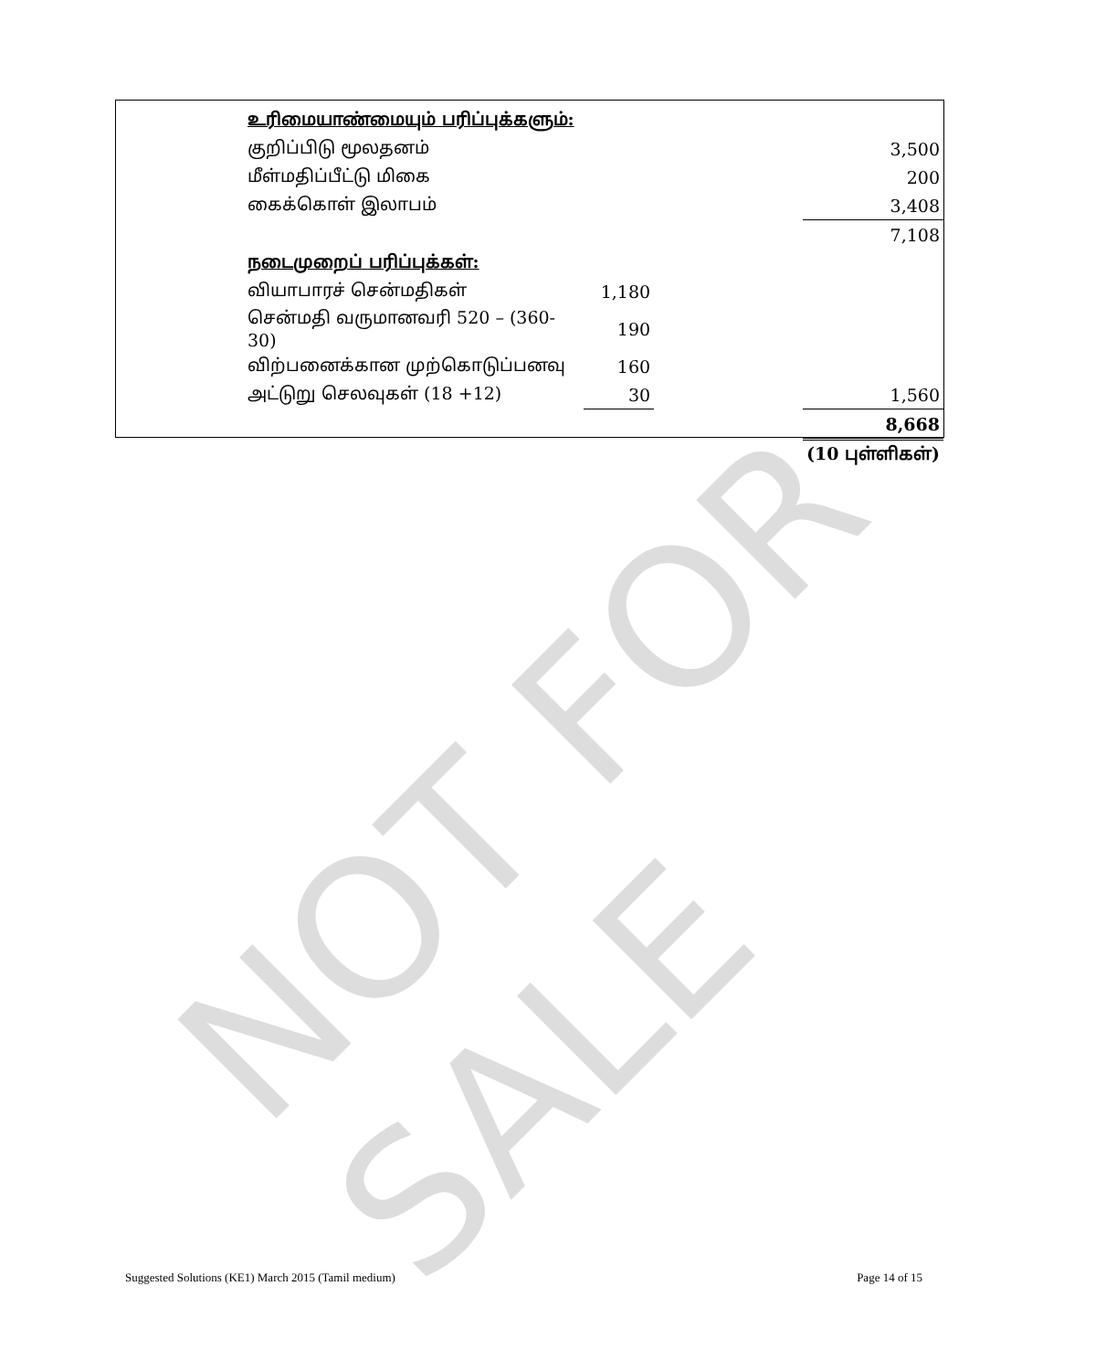NOT FOR SALE
| உரிமையாண்மையும் பரிப்புக்களும்: | | | |
| குறிப்பிடு மூலதனம் | | | 3,500 |
| மீள்மதிப்பீட்டு மிகை | | | 200 |
| கைக்கொள் இலாபம் | | | 3,408 |
| | | | 7,108 |
| நடைமுறைப் பரிப்புக்கள்: | | | |
| வியாபாரச் சென்மதிகள் | 1,180 | | |
| சென்மதி வருமானவரி 520 – (360-30) | 190 | | |
| விற்பனைக்கான முற்கொடுப்பனவு | 160 | | |
| அட்டுறு செலவுகள் (18 +12) | 30 | | 1,560 |
| | | | 8,668 |
| | | | (10 புள்ளிகள்) |
Suggested Solutions (KE1) March 2015 (Tamil medium) Page 14 of 15